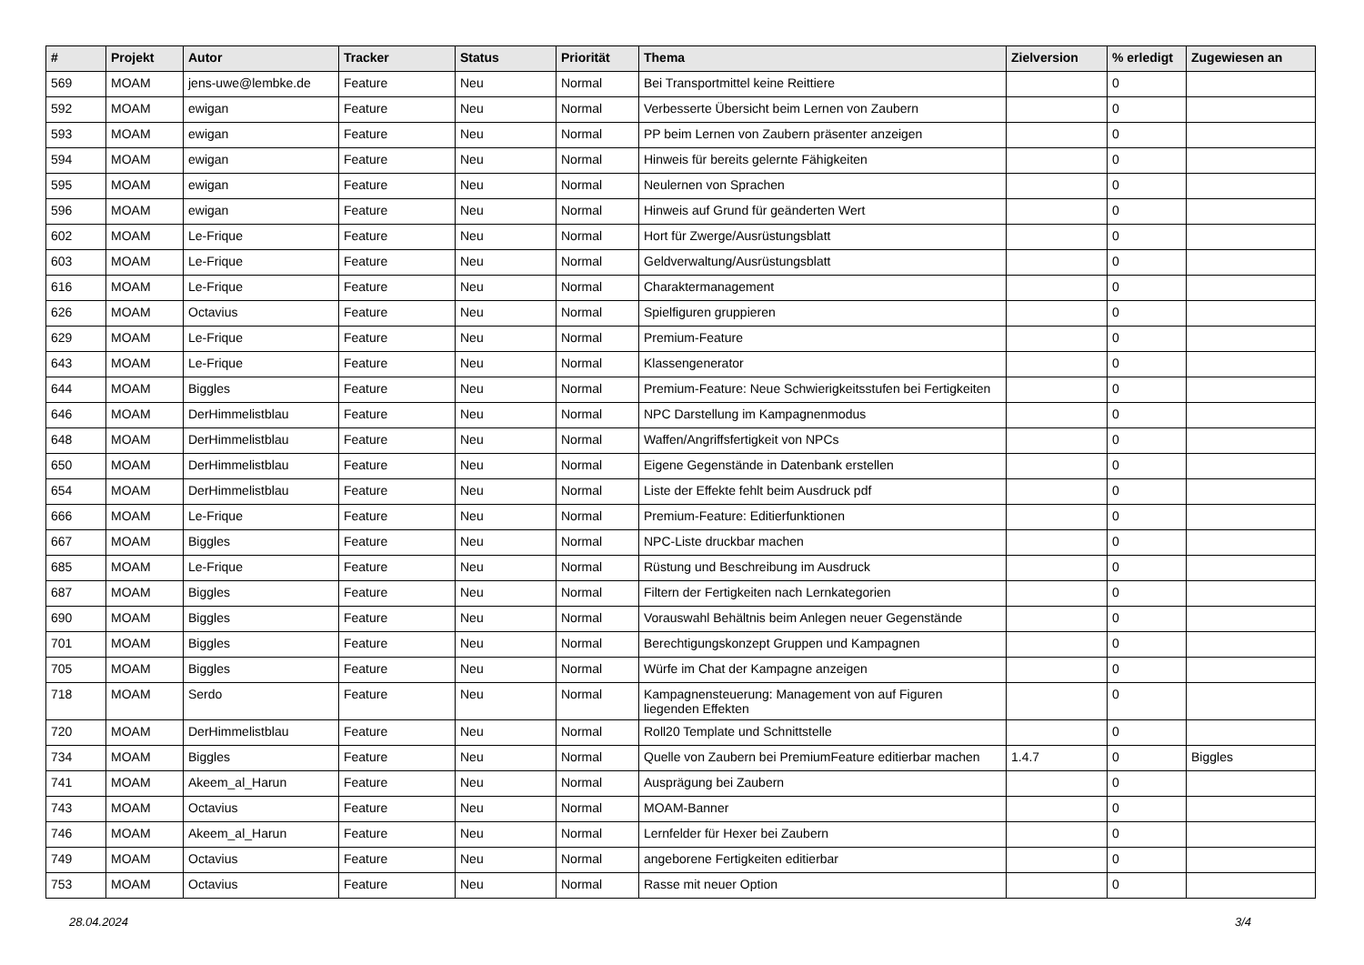| # | Projekt | Autor | Tracker | Status | Priorität | Thema | Zielversion | % erledigt | Zugewiesen an |
| --- | --- | --- | --- | --- | --- | --- | --- | --- | --- |
| 569 | MOAM | jens-uwe@lembke.de | Feature | Neu | Normal | Bei Transportmittel keine Reittiere | | 0 | |
| 592 | MOAM | ewigan | Feature | Neu | Normal | Verbesserte Übersicht beim Lernen von Zaubern | | 0 | |
| 593 | MOAM | ewigan | Feature | Neu | Normal | PP beim Lernen von Zaubern präsenter anzeigen | | 0 | |
| 594 | MOAM | ewigan | Feature | Neu | Normal | Hinweis für bereits gelernte Fähigkeiten | | 0 | |
| 595 | MOAM | ewigan | Feature | Neu | Normal | Neulernen von Sprachen | | 0 | |
| 596 | MOAM | ewigan | Feature | Neu | Normal | Hinweis auf Grund für geänderten Wert | | 0 | |
| 602 | MOAM | Le-Frique | Feature | Neu | Normal | Hort für Zwerge/Ausrüstungsblatt | | 0 | |
| 603 | MOAM | Le-Frique | Feature | Neu | Normal | Geldverwaltung/Ausrüstungsblatt | | 0 | |
| 616 | MOAM | Le-Frique | Feature | Neu | Normal | Charaktermanagement | | 0 | |
| 626 | MOAM | Octavius | Feature | Neu | Normal | Spielfiguren gruppieren | | 0 | |
| 629 | MOAM | Le-Frique | Feature | Neu | Normal | Premium-Feature | | 0 | |
| 643 | MOAM | Le-Frique | Feature | Neu | Normal | Klassengenerator | | 0 | |
| 644 | MOAM | Biggles | Feature | Neu | Normal | Premium-Feature: Neue Schwierigkeitsstufen bei Fertigkeiten | | 0 | |
| 646 | MOAM | DerHimmelistblau | Feature | Neu | Normal | NPC Darstellung im Kampagnenmodus | | 0 | |
| 648 | MOAM | DerHimmelistblau | Feature | Neu | Normal | Waffen/Angriffsfertigkeit von NPCs | | 0 | |
| 650 | MOAM | DerHimmelistblau | Feature | Neu | Normal | Eigene Gegenstände in Datenbank erstellen | | 0 | |
| 654 | MOAM | DerHimmelistblau | Feature | Neu | Normal | Liste der Effekte fehlt beim Ausdruck pdf | | 0 | |
| 666 | MOAM | Le-Frique | Feature | Neu | Normal | Premium-Feature: Editierfunktionen | | 0 | |
| 667 | MOAM | Biggles | Feature | Neu | Normal | NPC-Liste druckbar machen | | 0 | |
| 685 | MOAM | Le-Frique | Feature | Neu | Normal | Rüstung und Beschreibung im Ausdruck | | 0 | |
| 687 | MOAM | Biggles | Feature | Neu | Normal | Filtern der Fertigkeiten nach Lernkategorien | | 0 | |
| 690 | MOAM | Biggles | Feature | Neu | Normal | Vorauswahl Behältnis beim Anlegen neuer Gegenstände | | 0 | |
| 701 | MOAM | Biggles | Feature | Neu | Normal | Berechtigungskonzept Gruppen und Kampagnen | | 0 | |
| 705 | MOAM | Biggles | Feature | Neu | Normal | Würfe im Chat der Kampagne anzeigen | | 0 | |
| 718 | MOAM | Serdo | Feature | Neu | Normal | Kampagnensteuerung: Management von auf Figuren liegenden Effekten | | 0 | |
| 720 | MOAM | DerHimmelistblau | Feature | Neu | Normal | Roll20 Template und Schnittstelle | | 0 | |
| 734 | MOAM | Biggles | Feature | Neu | Normal | Quelle von Zaubern bei PremiumFeature editierbar machen | 1.4.7 | 0 | Biggles |
| 741 | MOAM | Akeem_al_Harun | Feature | Neu | Normal | Ausprägung bei Zaubern | | 0 | |
| 743 | MOAM | Octavius | Feature | Neu | Normal | MOAM-Banner | | 0 | |
| 746 | MOAM | Akeem_al_Harun | Feature | Neu | Normal | Lernfelder für Hexer bei Zaubern | | 0 | |
| 749 | MOAM | Octavius | Feature | Neu | Normal | angeborene Fertigkeiten editierbar | | 0 | |
| 753 | MOAM | Octavius | Feature | Neu | Normal | Rasse mit neuer Option | | 0 | |
28.04.2024 3/4